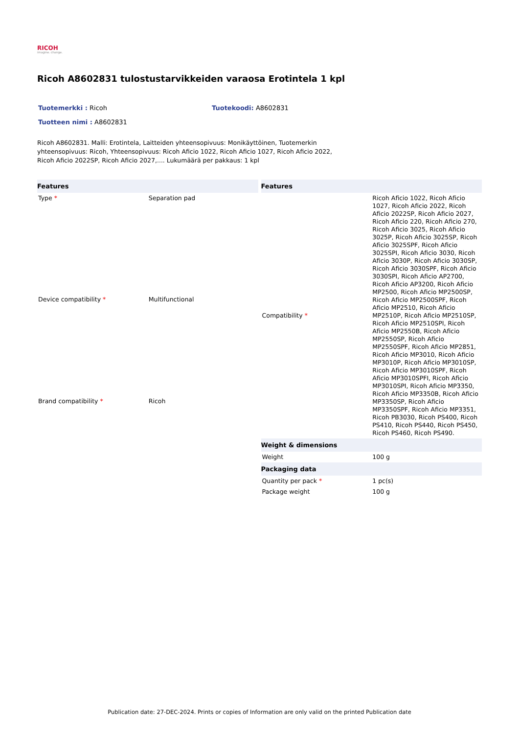RICOH
imagine. change.
Ricoh A8602831 tulostustarvikkeiden varaosa Erotintela 1 kpl
Tuotemerkki : Ricoh Tuotekoodi: A8602831
Tuotteen nimi : A8602831
Ricoh A8602831. Malli: Erotintela, Laitteiden yhteensopivuus: Monikäyttöinen, Tuotemerkin yhteensopivuus: Ricoh, Yhteensopivuus: Ricoh Aficio 1022, Ricoh Aficio 1027, Ricoh Aficio 2022, Ricoh Aficio 2022SP, Ricoh Aficio 2027,.... Lukumäärä per pakkaus: 1 kpl
| Features | |
| --- | --- |
| Type * | Separation pad |
| Device compatibility * | Multifunctional |
| Brand compatibility * | Ricoh |
| Features | |
| --- | --- |
| Compatibility * | Ricoh Aficio 1022, Ricoh Aficio 1027, Ricoh Aficio 2022, Ricoh Aficio 2022SP, Ricoh Aficio 2027, Ricoh Aficio 220, Ricoh Aficio 270, Ricoh Aficio 3025, Ricoh Aficio 3025P, Ricoh Aficio 3025SP, Ricoh Aficio 3025SPF, Ricoh Aficio 3025SPI, Ricoh Aficio 3030, Ricoh Aficio 3030P, Ricoh Aficio 3030SP, Ricoh Aficio 3030SPF, Ricoh Aficio 3030SPI, Ricoh Aficio AP2700, Ricoh Aficio AP3200, Ricoh Aficio MP2500, Ricoh Aficio MP2500SP, Ricoh Aficio MP2500SPF, Ricoh Aficio MP2510, Ricoh Aficio MP2510P, Ricoh Aficio MP2510SP, Ricoh Aficio MP2510SPI, Ricoh Aficio MP2550B, Ricoh Aficio MP2550SP, Ricoh Aficio MP2550SPF, Ricoh Aficio MP2851, Ricoh Aficio MP3010, Ricoh Aficio MP3010P, Ricoh Aficio MP3010SP, Ricoh Aficio MP3010SPF, Ricoh Aficio MP3010SPFI, Ricoh Aficio MP3010SPI, Ricoh Aficio MP3350, Ricoh Aficio MP3350B, Ricoh Aficio MP3350SP, Ricoh Aficio MP3350SPF, Ricoh Aficio MP3351, Ricoh PB3030, Ricoh PS400, Ricoh PS410, Ricoh PS440, Ricoh PS450, Ricoh PS460, Ricoh PS490. |
| Weight & dimensions | |
| Weight | 100 g |
| Packaging data | |
| Quantity per pack * | 1 pc(s) |
| Package weight | 100 g |
Publication date: 27-DEC-2024. Prints or copies of Information are only valid on the printed Publication date